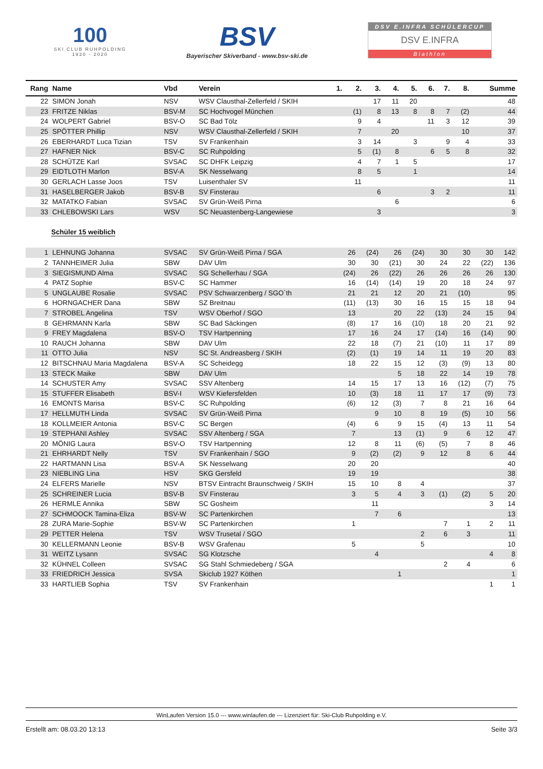100
SKI CLUB RUHPOLDING
1920 - 2020
BSV
Bayerischer Skiverband - www.bsv-ski.de
DSV E.INFRA SCHÜLERCUP
DSV E.INFRA
Biathlon
| Rang | Name | Vbd | Verein | 1. | 2. | 3. | 4. | 5. | 6. | 7. | 8. | Summe |
| --- | --- | --- | --- | --- | --- | --- | --- | --- | --- | --- | --- | --- |
| 22 | SIMON Jonah | NSV | WSV Clausthal-Zellerfeld / SKIH | | | 17 | 11 | 20 | | | | 48 |
| 23 | FRITZE Niklas | BSV-M | SC Hochvogel München | | (1) | 8 | 13 | 8 | 8 | 7 | (2) | 44 |
| 24 | WOLPERT Gabriel | BSV-O | SC Bad Tölz | | 9 | 4 | | | 11 | 3 | 12 | 39 |
| 25 | SPÖTTER Phillip | NSV | WSV Clausthal-Zellerfeld / SKIH | | 7 | | 20 | | | | 10 | 37 |
| 26 | EBERHARDT Luca Tizian | TSV | SV Frankenhain | | 3 | 14 | | 3 | | 9 | 4 | 33 |
| 27 | HAFNER Nick | BSV-C | SC Ruhpolding | | 5 | (1) | 8 | | 6 | 5 | 8 | 32 |
| 28 | SCHÜTZE Karl | SVSAC | SC DHFK Leipzig | | 4 | 7 | 1 | 5 | | | | 17 |
| 29 | EIDTLOTH Marlon | BSV-A | SK Nesselwang | | 8 | 5 | | 1 | | | | 14 |
| 30 | GERLACH Lasse Joos | TSV | Luisenthaler SV | | 11 | | | | | | | 11 |
| 31 | HASELBERGER Jakob | BSV-B | SV Finsterau | | | 6 | | | 3 | 2 | | 11 |
| 32 | MATATKO Fabian | SVSAC | SV Grün-Weiß Pirna | | | | 6 | | | | | 6 |
| 33 | CHLEBOWSKI Lars | WSV | SC Neuastenberg-Langewiese | | | 3 | | | | | | 3 |
Schüler 15 weiblich
| 1 | LEHNUNG Johanna | SVSAC | SV Grün-Weiß Pirna / SGA | | 26 | (24) | 26 | (24) | 30 | 30 | 30 | 142 |
| 2 | TANNHEIMER Julia | SBW | DAV Ulm | | 30 | 30 | (21) | 30 | 24 | 22 | (22) | 136 |
| 3 | SIEGISMUND Alma | SVSAC | SG Schellerhau / SGA | | (24) | 26 | (22) | 26 | 26 | 26 | 26 | 130 |
| 4 | PATZ Sophie | BSV-C | SC Hammer | | 16 | (14) | (14) | 19 | 20 | 18 | 24 | 97 |
| 5 | UNGLAUBE Rosalie | SVSAC | PSV Schwarzenberg / SGO`th | | 21 | 21 | 12 | 20 | 21 | (10) | | 95 |
| 6 | HORNGACHER Dana | SBW | SZ Breitnau | | (11) | (13) | 30 | 16 | 15 | 15 | 18 | 94 |
| 7 | STROBEL Angelina | TSV | WSV Oberhof / SGO | | 13 | | 20 | 22 | (13) | 24 | 15 | 94 |
| 8 | GEHRMANN Karla | SBW | SC Bad Säckingen | | (8) | 17 | 16 | (10) | 18 | 20 | 21 | 92 |
| 9 | FREY Magdalena | BSV-O | TSV Hartpenning | | 17 | 16 | 24 | 17 | (14) | 16 | (14) | 90 |
| 10 | RAUCH Johanna | SBW | DAV Ulm | | 22 | 18 | (7) | 21 | (10) | 11 | 17 | 89 |
| 11 | OTTO Julia | NSV | SC St. Andreasberg / SKIH | | (2) | (1) | 19 | 14 | 11 | 19 | 20 | 83 |
| 12 | BITSCHNAU Maria Magdalena | BSV-A | SC Scheidegg | | 18 | 22 | 15 | 12 | (3) | (9) | 13 | 80 |
| 13 | STECK Maike | SBW | DAV Ulm | | | | 5 | 18 | 22 | 14 | 19 | 78 |
| 14 | SCHUSTER Amy | SVSAC | SSV Altenberg | | 14 | 15 | 17 | 13 | 16 | (12) | (7) | 75 |
| 15 | STUFFER Elisabeth | BSV-I | WSV Kiefersfelden | | 10 | (3) | 18 | 11 | 17 | 17 | (9) | 73 |
| 16 | EMONTS Marisa | BSV-C | SC Ruhpolding | | (6) | 12 | (3) | 7 | 8 | 21 | 16 | 64 |
| 17 | HELLMUTH Linda | SVSAC | SV Grün-Weiß Pirna | | | 9 | 10 | 8 | 19 | (5) | 10 | 56 |
| 18 | KOLLMEIER Antonia | BSV-C | SC Bergen | | (4) | 6 | 9 | 15 | (4) | 13 | 11 | 54 |
| 19 | STEPHANI Ashley | SVSAC | SSV Altenberg / SGA | | 7 | | 13 | (1) | 9 | 6 | 12 | 47 |
| 20 | MÖNIG Laura | BSV-O | TSV Hartpenning | | 12 | 8 | 11 | (6) | (5) | 7 | 8 | 46 |
| 21 | EHRHARDT Nelly | TSV | SV Frankenhain / SGO | | 9 | (2) | (2) | 9 | 12 | 8 | 6 | 44 |
| 22 | HARTMANN Lisa | BSV-A | SK Nesselwang | | 20 | 20 | | | | | | 40 |
| 23 | NIEBLING Lina | HSV | SKG Gersfeld | | 19 | 19 | | | | | | 38 |
| 24 | ELFERS Marielle | NSV | BTSV Eintracht Braunschweig / SKIH | | 15 | 10 | 8 | 4 | | | | 37 |
| 25 | SCHREINER Lucia | BSV-B | SV Finsterau | | 3 | 5 | 4 | 3 | (1) | (2) | 5 | 20 |
| 26 | HERMLE Annika | SBW | SC Gosheim | | | 11 | | | | | 3 | 14 |
| 27 | SCHMOOCK Tamina-Eliza | BSV-W | SC Partenkirchen | | | 7 | 6 | | | | | 13 |
| 28 | ZURA Marie-Sophie | BSV-W | SC Partenkirchen | | 1 | | | | 7 | 1 | 2 | 11 |
| 29 | PETTER Helena | TSV | WSV Trusetal / SGO | | | | | 2 | 6 | 3 | | 11 |
| 30 | KELLERMANN Leonie | BSV-B | WSV Grafenau | | 5 | | | 5 | | | | 10 |
| 31 | WEITZ Lysann | SVSAC | SG Klotzsche | | | 4 | | | | | 4 | 8 |
| 32 | KÜHNEL Colleen | SVSAC | SG Stahl Schmiedeberg / SGA | | | | | | 2 | 4 | | 6 |
| 33 | FRIEDRICH Jessica | SVSA | Skiclub 1927 Köthen | | | | 1 | | | | | 1 |
| 33 | HARTLIEB Sophia | TSV | SV Frankenhain | | | | | | | | 1 | 1 |
WinLaufen Version 15.0 --- www.winlaufen.de --- Lizenziert für: Ski-Club Ruhpolding e.V.
Erstellt am: 08.03.20 13:13 Seite 3/3